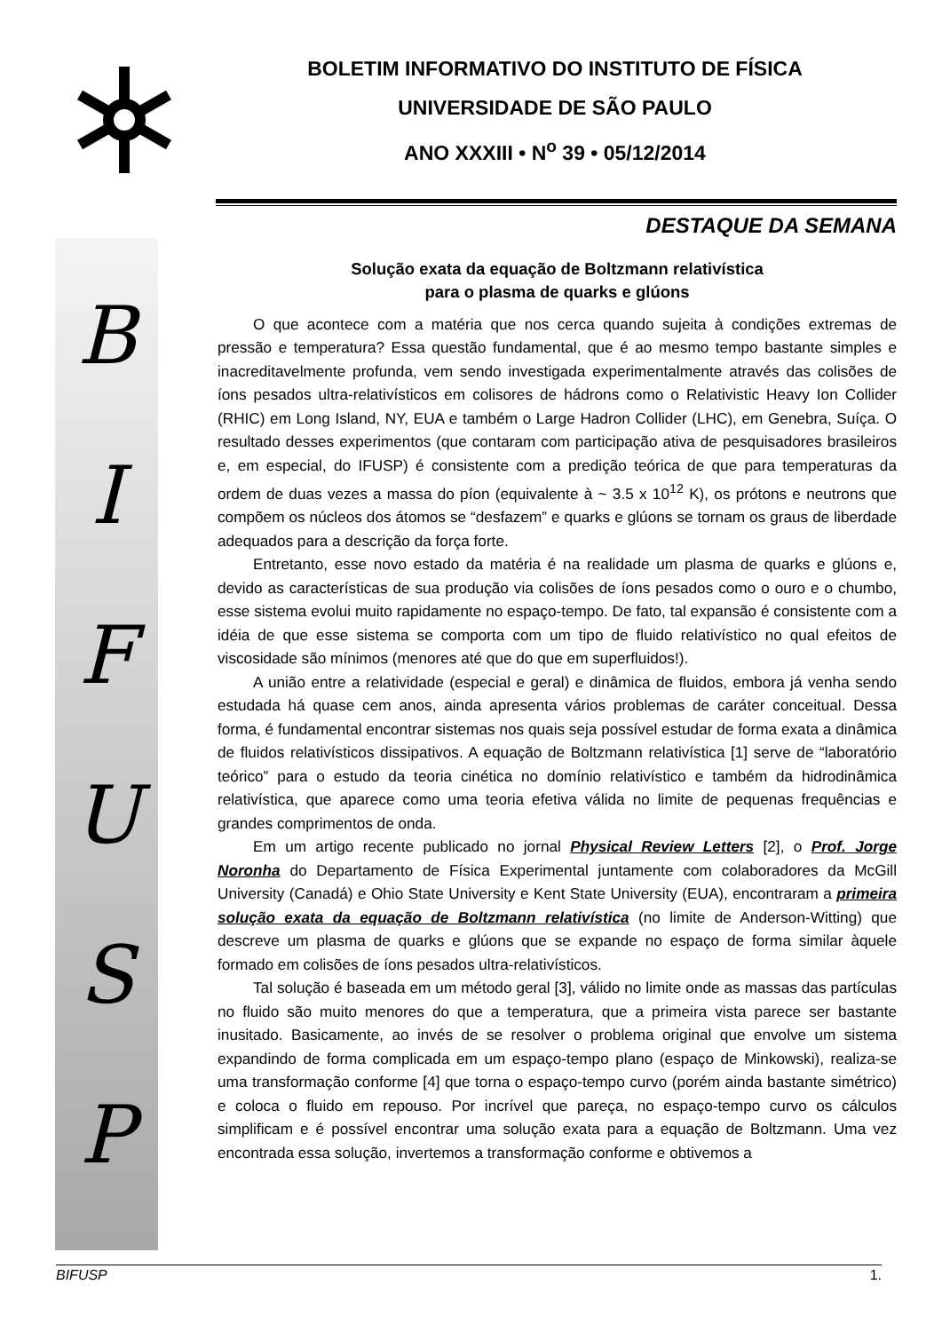B
I
F
U
S
P
BOLETIM INFORMATIVO DO INSTITUTO DE FÍSICA
UNIVERSIDADE DE SÃO PAULO
ANO XXXIII • N<sup>o</sup> 39 • 05/12/2014
DESTAQUE DA SEMANA
Solução exata da equação de Boltzmann relativística
para o plasma de quarks e glúons
O que acontece com a matéria que nos cerca quando sujeita à condições extremas de pressão e temperatura? Essa questão fundamental, que é ao mesmo tempo bastante simples e inacreditavelmente profunda, vem sendo investigada experimentalmente através das colisões de íons pesados ultra-relativísticos em colisores de hádrons como o Relativistic Heavy Ion Collider (RHIC) em Long Island, NY, EUA e também o Large Hadron Collider (LHC), em Genebra, Suíça. O resultado desses experimentos (que contaram com participação ativa de pesquisadores brasileiros e, em especial, do IFUSP) é consistente com a predição teórica de que para temperaturas da ordem de duas vezes a massa do píon (equivalente à ~ 3.5 x 10<sup>12</sup> K), os prótons e neutrons que compõem os núcleos dos átomos se “desfazem” e quarks e glúons se tornam os graus de liberdade adequados para a descrição da força forte.
Entretanto, esse novo estado da matéria é na realidade um plasma de quarks e glúons e, devido as características de sua produção via colisões de íons pesados como o ouro e o chumbo, esse sistema evolui muito rapidamente no espaço-tempo. De fato, tal expansão é consistente com a idéia de que esse sistema se comporta com um tipo de fluido relativístico no qual efeitos de viscosidade são mínimos (menores até que do que em superfluidos!).
A união entre a relatividade (especial e geral) e dinâmica de fluidos, embora já venha sendo estudada há quase cem anos, ainda apresenta vários problemas de caráter conceitual. Dessa forma, é fundamental encontrar sistemas nos quais seja possível estudar de forma exata a dinâmica de fluidos relativísticos dissipativos. A equação de Boltzmann relativística [1] serve de “laboratório teórico” para o estudo da teoria cinética no domínio relativístico e também da hidrodinâmica relativística, que aparece como uma teoria efetiva válida no limite de pequenas frequências e grandes comprimentos de onda.
Em um artigo recente publicado no jornal Physical Review Letters [2], o Prof. Jorge Noronha do Departamento de Física Experimental juntamente com colaboradores da McGill University (Canadá) e Ohio State University e Kent State University (EUA), encontraram a primeira solução exata da equação de Boltzmann relativística (no limite de Anderson-Witting) que descreve um plasma de quarks e glúons que se expande no espaço de forma similar àquele formado em colisões de íons pesados ultra-relativísticos.
Tal solução é baseada em um método geral [3], válido no limite onde as massas das partículas no fluido são muito menores do que a temperatura, que a primeira vista parece ser bastante inusitado. Basicamente, ao invés de se resolver o problema original que envolve um sistema expandindo de forma complicada em um espaço-tempo plano (espaço de Minkowski), realiza-se uma transformação conforme [4] que torna o espaço-tempo curvo (porém ainda bastante simétrico) e coloca o fluido em repouso. Por incrível que pareça, no espaço-tempo curvo os cálculos simplificam e é possível encontrar uma solução exata para a equação de Boltzmann. Uma vez encontrada essa solução, invertemos a transformação conforme e obtivemos a
BIFUSP 1.